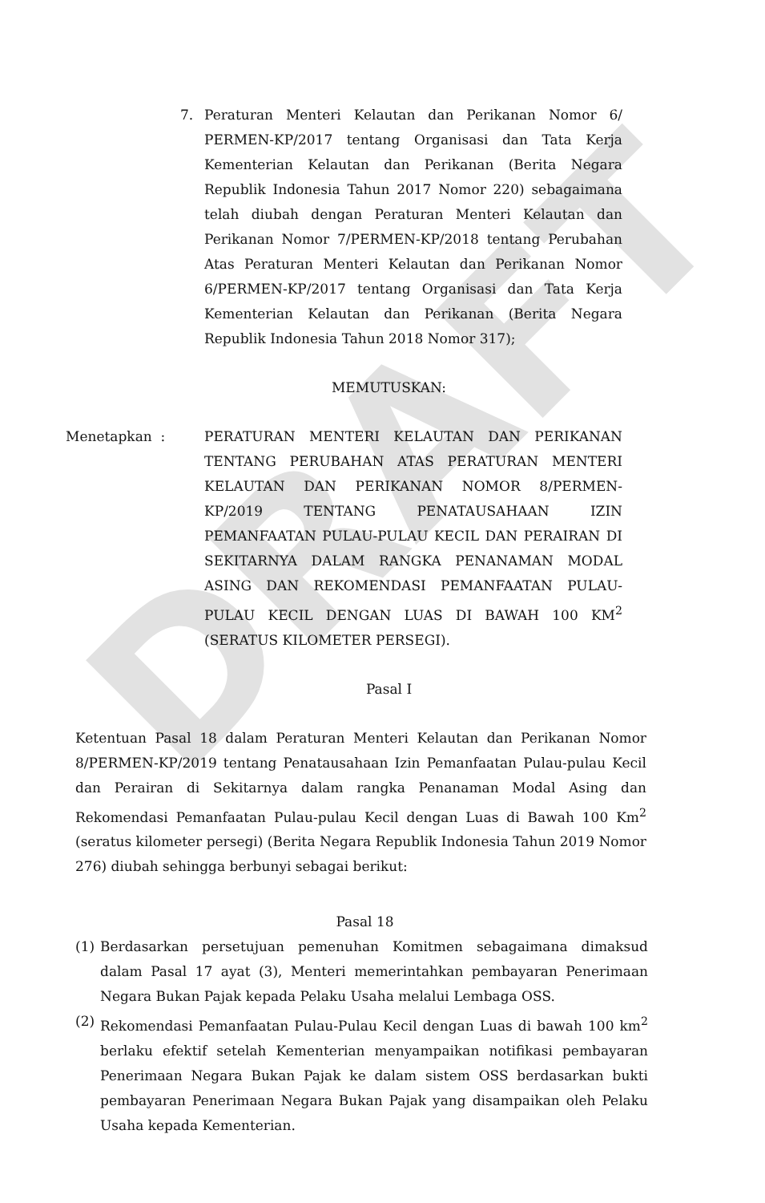DRAFT
7. Peraturan Menteri Kelautan dan Perikanan Nomor 6/ PERMEN-KP/2017 tentang Organisasi dan Tata Kerja Kementerian Kelautan dan Perikanan (Berita Negara Republik Indonesia Tahun 2017 Nomor 220) sebagaimana telah diubah dengan Peraturan Menteri Kelautan dan Perikanan Nomor 7/PERMEN-KP/2018 tentang Perubahan Atas Peraturan Menteri Kelautan dan Perikanan Nomor 6/PERMEN-KP/2017 tentang Organisasi dan Tata Kerja Kementerian Kelautan dan Perikanan (Berita Negara Republik Indonesia Tahun 2018 Nomor 317);
MEMUTUSKAN:
Menetapkan : PERATURAN MENTERI KELAUTAN DAN PERIKANAN TENTANG PERUBAHAN ATAS PERATURAN MENTERI KELAUTAN DAN PERIKANAN NOMOR 8/PERMEN-KP/2019 TENTANG PENATAUSAHAAN IZIN PEMANFAATAN PULAU-PULAU KECIL DAN PERAIRAN DI SEKITARNYA DALAM RANGKA PENANAMAN MODAL ASING DAN REKOMENDASI PEMANFAATAN PULAU-PULAU KECIL DENGAN LUAS DI BAWAH 100 KM<sup>2</sup> (SERATUS KILOMETER PERSEGI).
Pasal I
Ketentuan Pasal 18 dalam Peraturan Menteri Kelautan dan Perikanan Nomor 8/PERMEN-KP/2019 tentang Penatausahaan Izin Pemanfaatan Pulau-pulau Kecil dan Perairan di Sekitarnya dalam rangka Penanaman Modal Asing dan Rekomendasi Pemanfaatan Pulau-pulau Kecil dengan Luas di Bawah 100 Km<sup>2</sup> (seratus kilometer persegi) (Berita Negara Republik Indonesia Tahun 2019 Nomor 276) diubah sehingga berbunyi sebagai berikut:
Pasal 18
(1) Berdasarkan persetujuan pemenuhan Komitmen sebagaimana dimaksud dalam Pasal 17 ayat (3), Menteri memerintahkan pembayaran Penerimaan Negara Bukan Pajak kepada Pelaku Usaha melalui Lembaga OSS.
(2) Rekomendasi Pemanfaatan Pulau-Pulau Kecil dengan Luas di bawah 100 km<sup>2</sup> berlaku efektif setelah Kementerian menyampaikan notifikasi pembayaran Penerimaan Negara Bukan Pajak ke dalam sistem OSS berdasarkan bukti pembayaran Penerimaan Negara Bukan Pajak yang disampaikan oleh Pelaku Usaha kepada Kementerian.